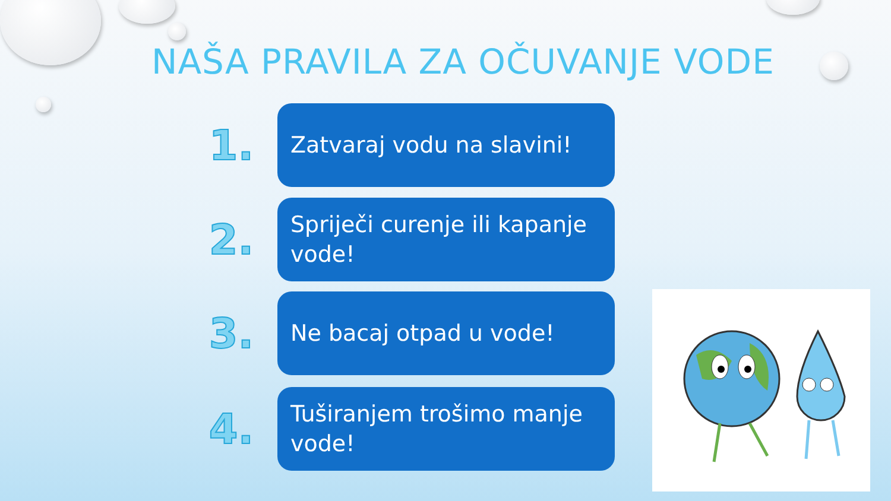NAŠA PRAVILA ZA OČUVANJE VODE
1.
Zatvaraj vodu na slavini!
2.
Spriječi curenje ili kapanje vode!
3.
Ne bacaj otpad u vode!
4.
Tuširanjem trošimo manje vode!